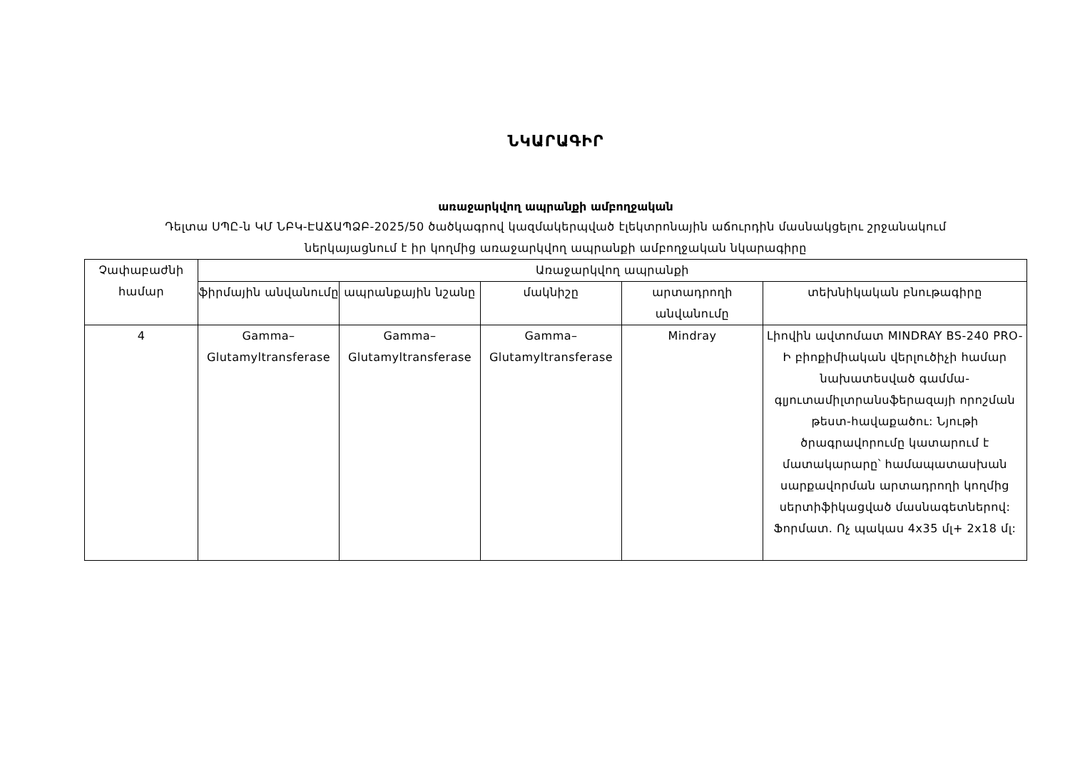ՆԿԱՐԱԳԻՐ
առաջարկվող ապրանքի ամբողջական
Դելտա ՍՊԸ-ն ԿՄ ՆԲԿ-ԷԱՃԱՊՁԲ-2025/50 ծածկագրով կազմակերպված էլեկտրոնային աճուրդին մասնակցելու շրջանակում
ներկայացնում է իր կողմից առաջարկվող ապրանքի ամբողջական նկարագիրը
| Չափաբաժնի համար | Առաջարկվող ապրանքի | | | | |
| --- | --- | --- | --- | --- | --- |
| | ֆիրմային անվանումը | ապրանքային նշանը | մակնիշը | արտադրողի անվանումը | տեխնիկական բնութագիրը |
| 4 | Gamma–Glutamyltransferase | Gamma–Glutamyltransferase | Gamma–Glutamyltransferase | Mindray | Լիովին ավտոմատ MINDRAY BS-240 PRO-Ի բիոքիմիական վերլուծիչի համար նախատեսված գամմա-գլյուտամիլտրանսֆերազայի որոշման թեստ-հավաքածու: Նյութի ծրագրավորումը կատարում է մատակարարը՝ համապատասխան սարքավորման արտադրողի կողմից սերտիֆիկացված մասնագետներով: Ֆորմատ. Ոչ պակաս 4x35 մլ+ 2x18 մլ: |